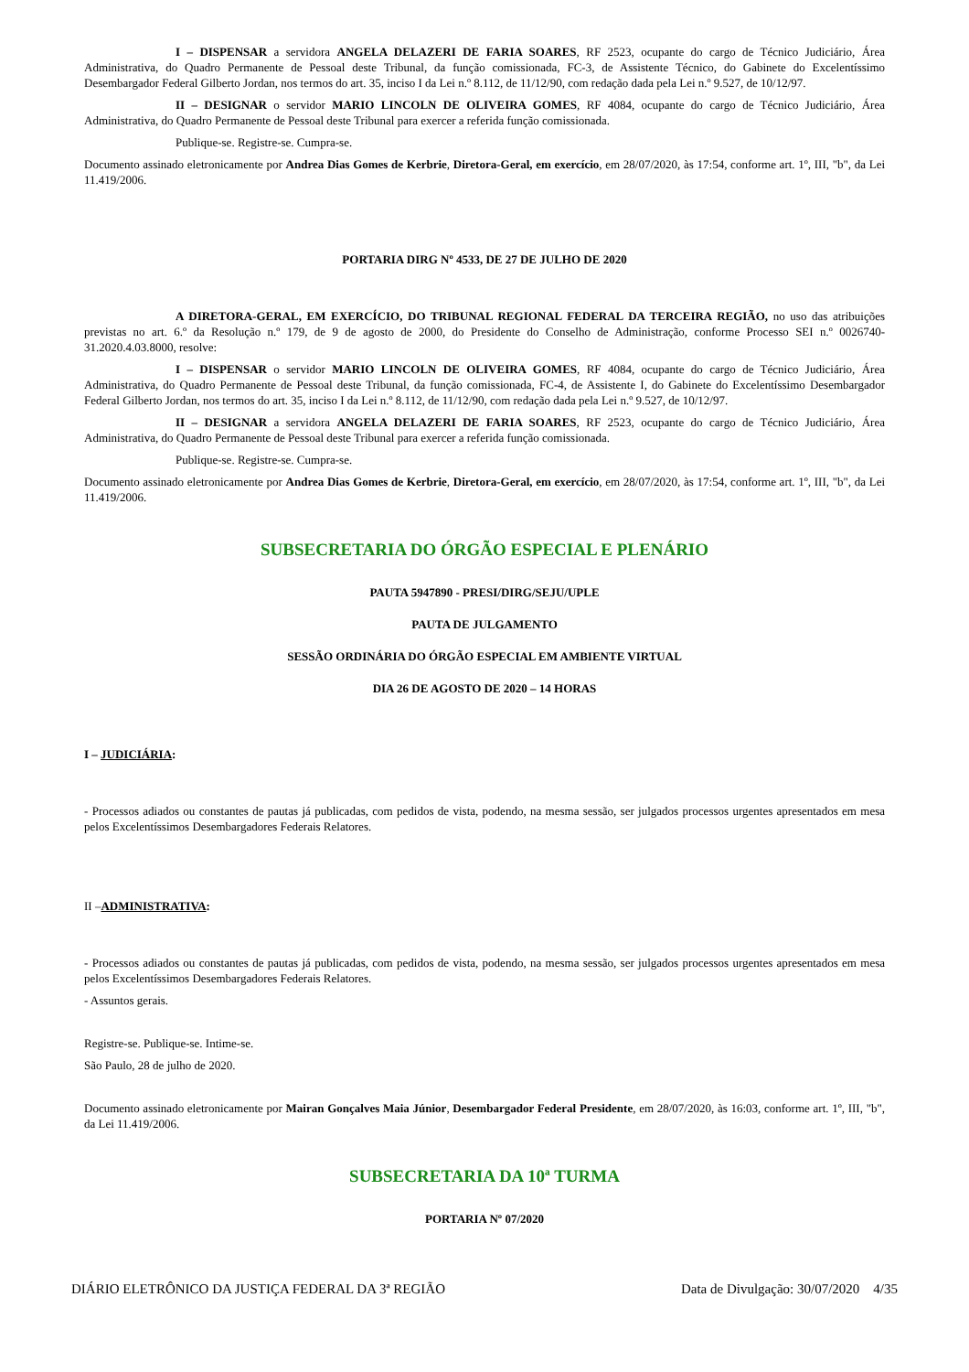I – DISPENSAR a servidora ANGELA DELAZERI DE FARIA SOARES, RF 2523, ocupante do cargo de Técnico Judiciário, Área Administrativa, do Quadro Permanente de Pessoal deste Tribunal, da função comissionada, FC-3, de Assistente Técnico, do Gabinete do Excelentíssimo Desembargador Federal Gilberto Jordan, nos termos do art. 35, inciso I da Lei n.º 8.112, de 11/12/90, com redação dada pela Lei n.º 9.527, de 10/12/97.
II – DESIGNAR o servidor MARIO LINCOLN DE OLIVEIRA GOMES, RF 4084, ocupante do cargo de Técnico Judiciário, Área Administrativa, do Quadro Permanente de Pessoal deste Tribunal para exercer a referida função comissionada.
Publique-se. Registre-se. Cumpra-se.
Documento assinado eletronicamente por Andrea Dias Gomes de Kerbrie, Diretora-Geral, em exercício, em 28/07/2020, às 17:54, conforme art. 1º, III, "b", da Lei 11.419/2006.
PORTARIA DIRG Nº 4533, DE 27 DE JULHO DE 2020
A DIRETORA-GERAL, EM EXERCÍCIO, DO TRIBUNAL REGIONAL FEDERAL DA TERCEIRA REGIÃO, no uso das atribuições previstas no art. 6.º da Resolução n.º 179, de 9 de agosto de 2000, do Presidente do Conselho de Administração, conforme Processo SEI n.º 0026740-31.2020.4.03.8000, resolve:
I – DISPENSAR o servidor MARIO LINCOLN DE OLIVEIRA GOMES, RF 4084, ocupante do cargo de Técnico Judiciário, Área Administrativa, do Quadro Permanente de Pessoal deste Tribunal, da função comissionada, FC-4, de Assistente I, do Gabinete do Excelentíssimo Desembargador Federal Gilberto Jordan, nos termos do art. 35, inciso I da Lei n.º 8.112, de 11/12/90, com redação dada pela Lei n.º 9.527, de 10/12/97.
II – DESIGNAR a servidora ANGELA DELAZERI DE FARIA SOARES, RF 2523, ocupante do cargo de Técnico Judiciário, Área Administrativa, do Quadro Permanente de Pessoal deste Tribunal para exercer a referida função comissionada.
Publique-se. Registre-se. Cumpra-se.
Documento assinado eletronicamente por Andrea Dias Gomes de Kerbrie, Diretora-Geral, em exercício, em 28/07/2020, às 17:54, conforme art. 1º, III, "b", da Lei 11.419/2006.
SUBSECRETARIA DO ÓRGÃO ESPECIAL E PLENÁRIO
PAUTA 5947890 - PRESI/DIRG/SEJU/UPLE
PAUTA DE JULGAMENTO
SESSÃO ORDINÁRIA DO ÓRGÃO ESPECIAL EM AMBIENTE VIRTUAL
DIA 26 DE AGOSTO DE 2020 – 14 HORAS
I – JUDICIÁRIA:
- Processos adiados ou constantes de pautas já publicadas, com pedidos de vista, podendo, na mesma sessão, ser julgados processos urgentes apresentados em mesa pelos Excelentíssimos Desembargadores Federais Relatores.
II –ADMINISTRATIVA:
- Processos adiados ou constantes de pautas já publicadas, com pedidos de vista, podendo, na mesma sessão, ser julgados processos urgentes apresentados em mesa pelos Excelentíssimos Desembargadores Federais Relatores.
- Assuntos gerais.
Registre-se. Publique-se. Intime-se.
São Paulo, 28 de julho de 2020.
Documento assinado eletronicamente por Mairan Gonçalves Maia Júnior, Desembargador Federal Presidente, em 28/07/2020, às 16:03, conforme art. 1º, III, "b", da Lei 11.419/2006.
SUBSECRETARIA DA 10ª TURMA
PORTARIA Nº 07/2020
DIÁRIO ELETRÔNICO DA JUSTIÇA FEDERAL DA 3ª REGIÃO Data de Divulgação: 30/07/2020 4/35